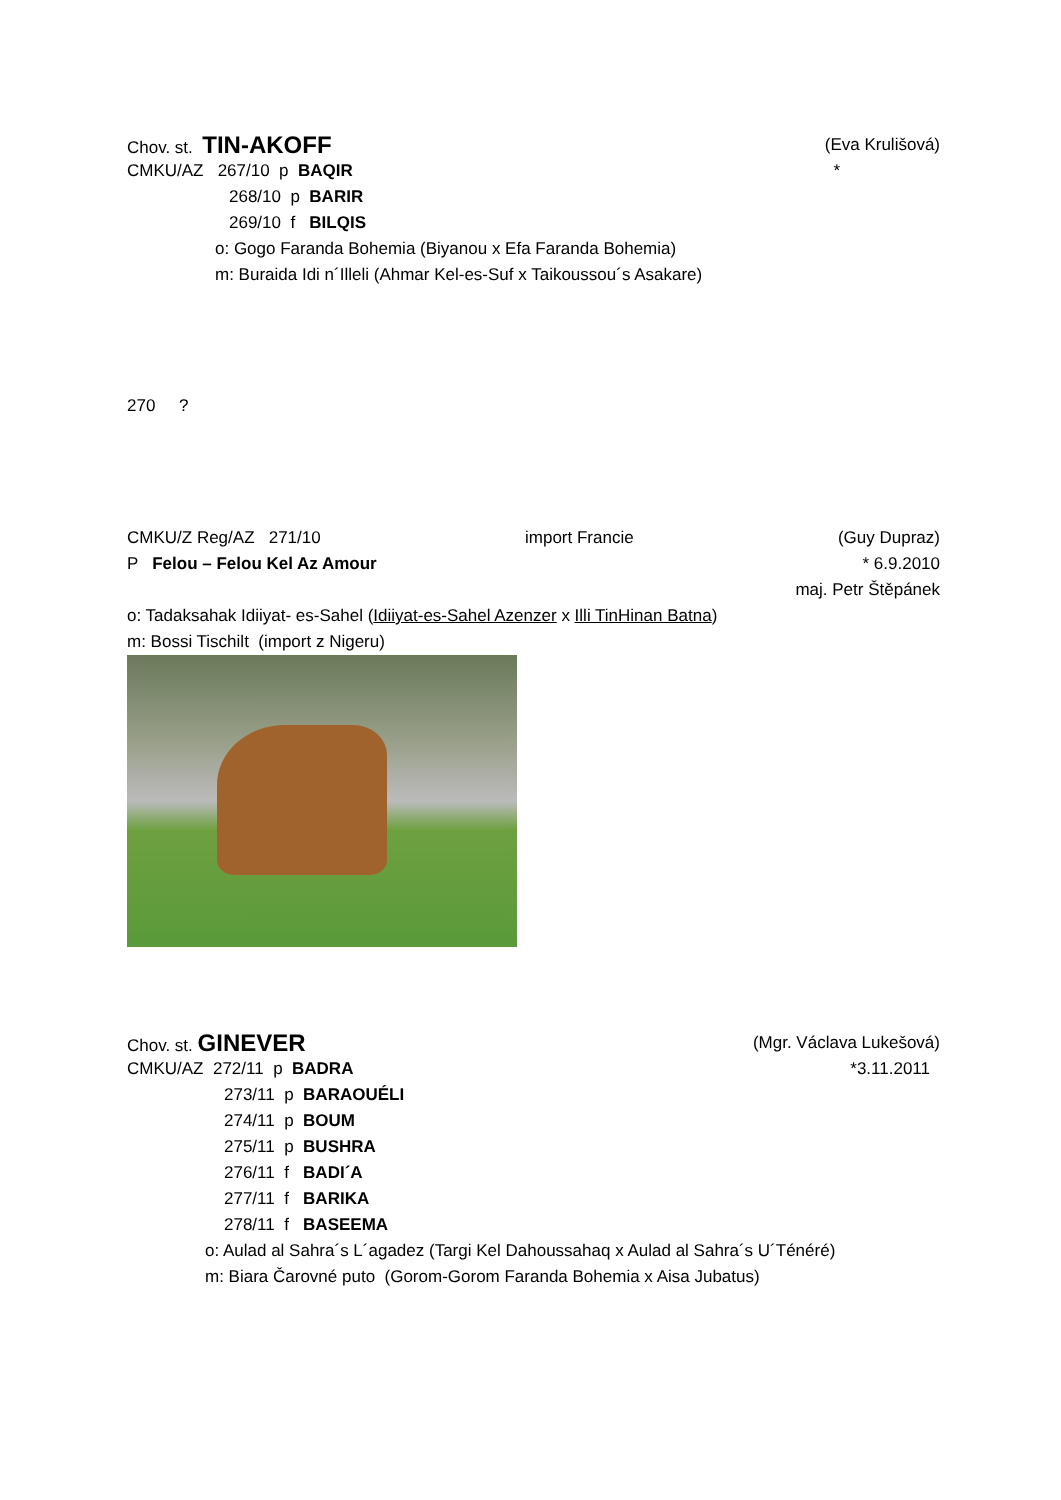Chov. st. TIN-AKOFF (Eva Krulišová)
CMKU/AZ 267/10 p BAQIR *
268/10 p BARIR
269/10 f BILQIS
o: Gogo Faranda Bohemia (Biyanou x Efa Faranda Bohemia)
m: Buraida Idi n´Illeli (Ahmar Kel-es-Suf x Taikoussou´s Asakare)
270 ?
CMKU/Z Reg/AZ 271/10 import Francie (Guy Dupraz)
P Felou – Felou Kel Az Amour * 6.9.2010
maj. Petr Štěpánek
o: Tadaksahak Idiiyat- es-Sahel (Idiiyat-es-Sahel Azenzer x Illi TinHinan Batna)
m: Bossi Tischilt (import z Nigeru)
Chov. st. GINEVER (Mgr. Václava Lukešová)
CMKU/AZ 272/11 p BADRA *3.11.2011
273/11 p BARAOUÉLI
274/11 p BOUM
275/11 p BUSHRA
276/11 f BADI´A
277/11 f BARIKA
278/11 f BASEEMA
o: Aulad al Sahra´s L´agadez (Targi Kel Dahoussahaq x Aulad al Sahra´s U´Ténéré)
m: Biara Čarovné puto (Gorom-Gorom Faranda Bohemia x Aisa Jubatus)